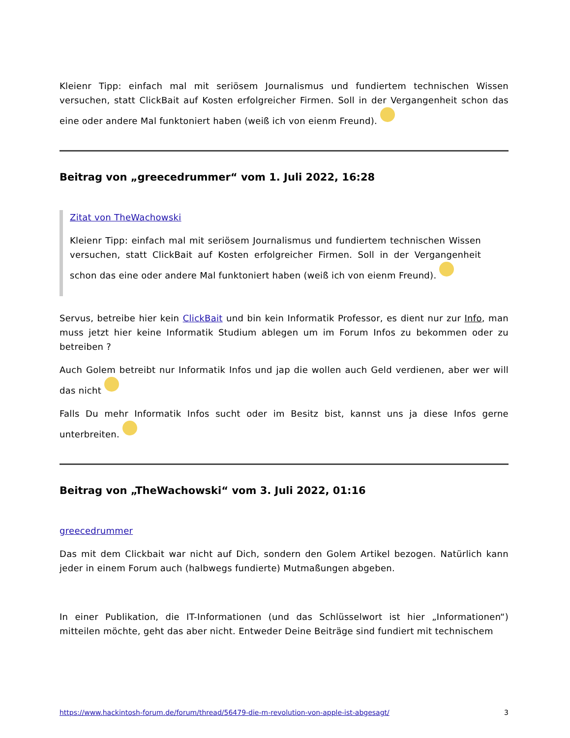Kleienr Tipp: einfach mal mit seriösem Journalismus und fundiertem technischen Wissen versuchen, statt ClickBait auf Kosten erfolgreicher Firmen. Soll in der Vergangenheit schon das eine oder andere Mal funktoniert haben (weiß ich von eienm Freund).
Beitrag von „greecedrummer“ vom 1. Juli 2022, 16:28
Zitat von TheWachowski
Kleienr Tipp: einfach mal mit seriösem Journalismus und fundiertem technischen Wissen versuchen, statt ClickBait auf Kosten erfolgreicher Firmen. Soll in der Vergangenheit schon das eine oder andere Mal funktoniert haben (weiß ich von eienm Freund).
Servus, betreibe hier kein ClickBait und bin kein Informatik Professor, es dient nur zur Info, man muss jetzt hier keine Informatik Studium ablegen um im Forum Infos zu bekommen oder zu betreiben ?
Auch Golem betreibt nur Informatik Infos und jap die wollen auch Geld verdienen, aber wer will das nicht
Falls Du mehr Informatik Infos sucht oder im Besitz bist, kannst uns ja diese Infos gerne unterbreiten.
Beitrag von „TheWachowski“ vom 3. Juli 2022, 01:16
greecedrummer
Das mit dem Clickbait war nicht auf Dich, sondern den Golem Artikel bezogen. Natürlich kann jeder in einem Forum auch (halbwegs fundierte) Mutmaßungen abgeben.
In einer Publikation, die IT-Informationen (und das Schlüsselwort ist hier „Informationen“) mitteilen möchte, geht das aber nicht. Entweder Deine Beiträge sind fundiert mit technischem
https://www.hackintosh-forum.de/forum/thread/56479-die-m-revolution-von-apple-ist-abgesagt/ 3